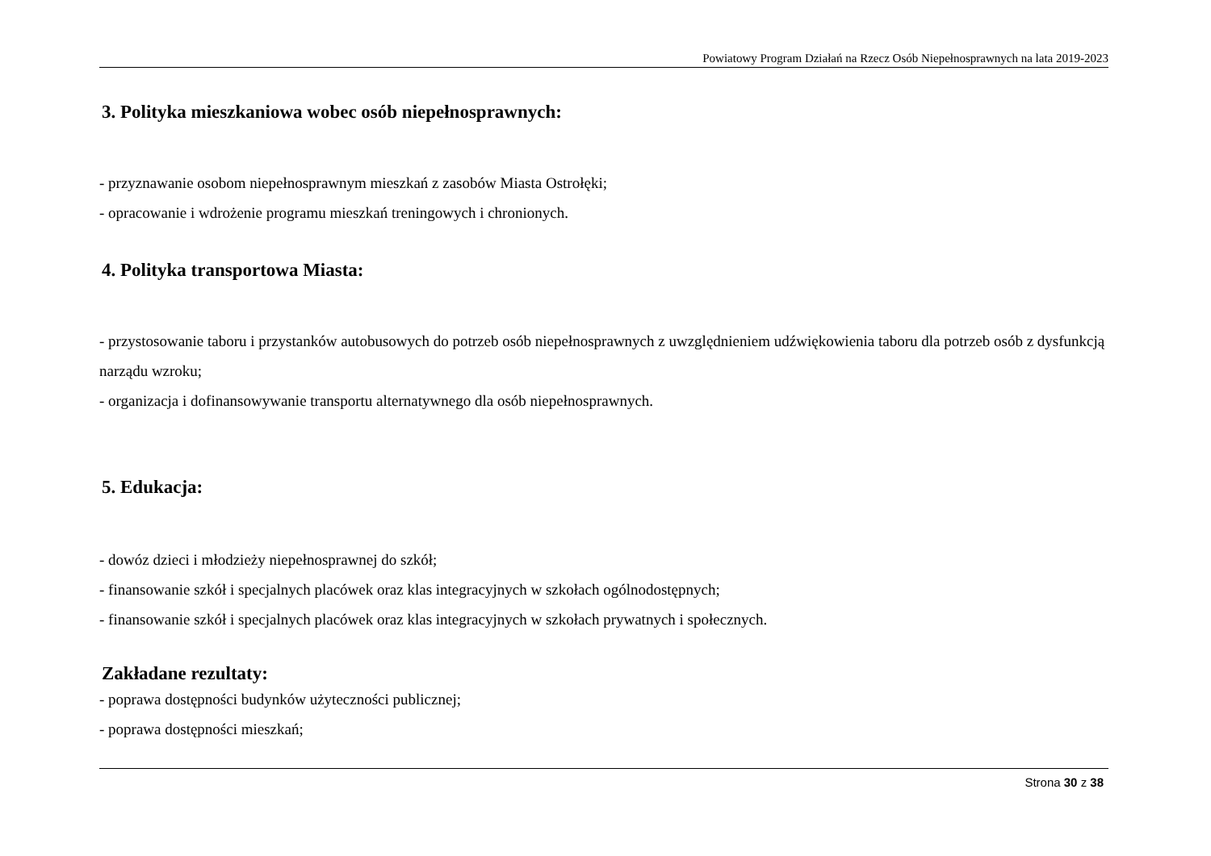Powiatowy Program Działań na Rzecz Osób Niepełnosprawnych na lata 2019-2023
3. Polityka mieszkaniowa wobec osób niepełnosprawnych:
- przyznawanie osobom niepełnosprawnym mieszkań z zasobów Miasta Ostrołęki;
- opracowanie i wdrożenie programu mieszkań treningowych i chronionych.
4. Polityka transportowa Miasta:
- przystosowanie taboru i przystanków autobusowych do potrzeb osób niepełnosprawnych z uwzględnieniem udźwiękowienia taboru dla potrzeb osób z dysfunkcją narządu wzroku;
- organizacja i dofinansowywanie transportu alternatywnego dla osób niepełnosprawnych.
5. Edukacja:
- dowóz dzieci i młodzieży niepełnosprawnej do szkół;
- finansowanie szkół i specjalnych placówek oraz klas integracyjnych w szkołach ogólnodostępnych;
- finansowanie szkół i specjalnych placówek oraz klas integracyjnych w szkołach prywatnych i społecznych.
Zakładane rezultaty:
- poprawa dostępności budynków użyteczności publicznej;
- poprawa dostępności mieszkań;
Strona 30 z 38